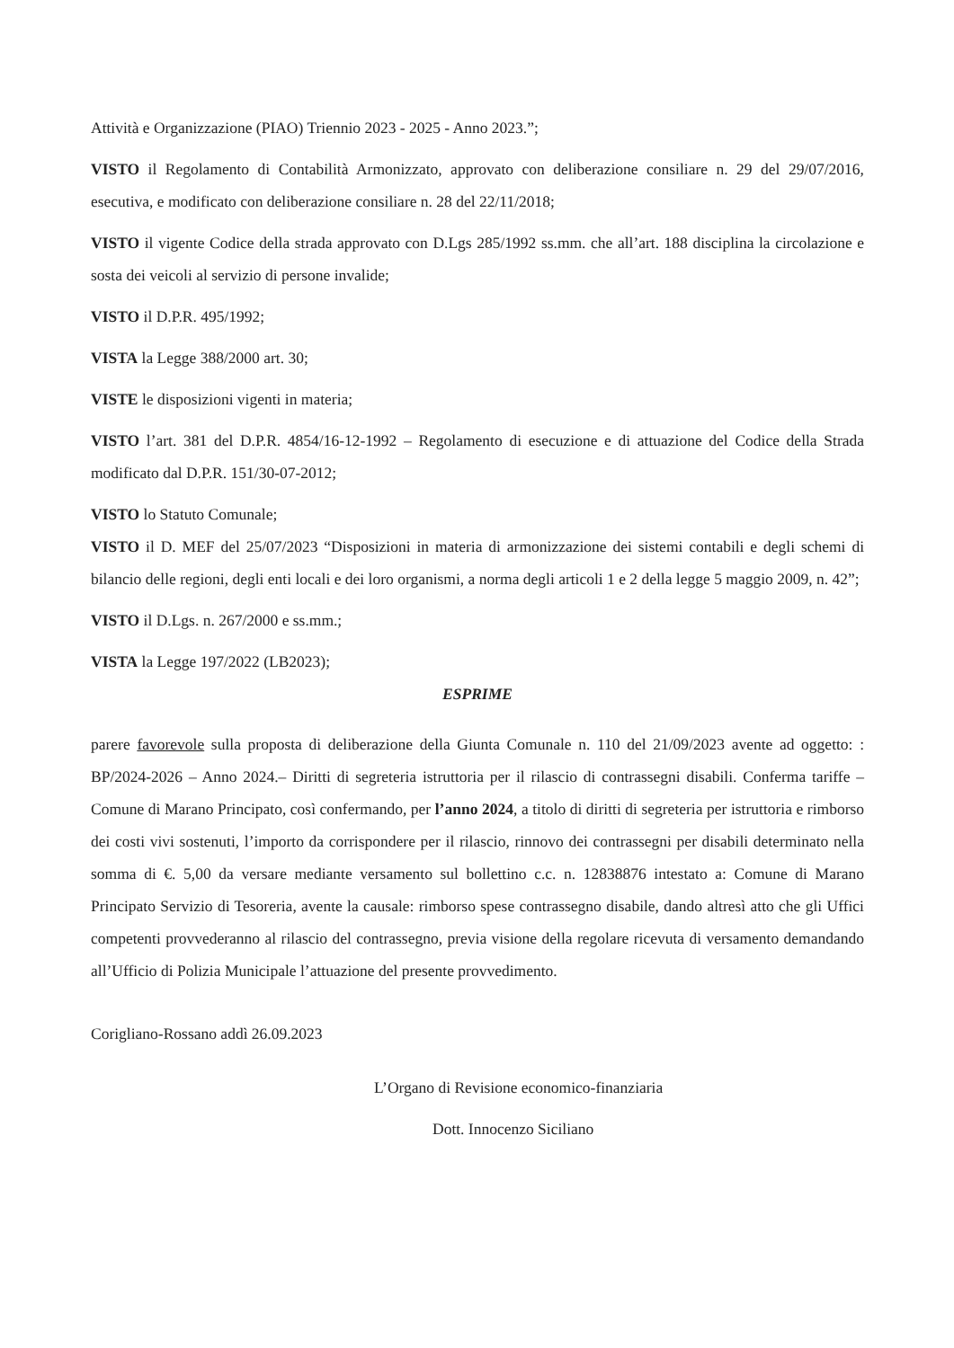Attività e Organizzazione (PIAO) Triennio 2023 - 2025 - Anno 2023.”;
VISTO il Regolamento di Contabilità Armonizzato, approvato con deliberazione consiliare n. 29 del 29/07/2016, esecutiva, e modificato con deliberazione consiliare n. 28 del 22/11/2018;
VISTO il vigente Codice della strada approvato con D.Lgs 285/1992 ss.mm. che all’art. 188 disciplina la circolazione e sosta dei veicoli al servizio di persone invalide;
VISTO il D.P.R. 495/1992;
VISTA la Legge 388/2000 art. 30;
VISTE le disposizioni vigenti in materia;
VISTO l’art. 381 del D.P.R. 4854/16-12-1992 – Regolamento di esecuzione e di attuazione del Codice della Strada modificato dal D.P.R. 151/30-07-2012;
VISTO lo Statuto Comunale;
VISTO il D. MEF del 25/07/2023 “Disposizioni in materia di armonizzazione dei sistemi contabili e degli schemi di bilancio delle regioni, degli enti locali e dei loro organismi, a norma degli articoli 1 e 2 della legge 5 maggio 2009, n. 42”;
VISTO il D.Lgs. n. 267/2000 e ss.mm.;
VISTA la Legge 197/2022 (LB2023);
ESPRIME
parere favorevole sulla proposta di deliberazione della Giunta Comunale n. 110 del 21/09/2023 avente ad oggetto: : BP/2024-2026 – Anno 2024.– Diritti di segreteria istruttoria per il rilascio di contrassegni disabili. Conferma tariffe – Comune di Marano Principato, così confermando, per l’anno 2024, a titolo di diritti di segreteria per istruttoria e rimborso dei costi vivi sostenuti, l’importo da corrispondere per il rilascio, rinnovo dei contrassegni per disabili determinato nella somma di €. 5,00 da versare mediante versamento sul bollettino c.c. n. 12838876 intestato a: Comune di Marano Principato Servizio di Tesoreria, avente la causale: rimborso spese contrassegno disabile, dando altresì atto che gli Uffici competenti provvederanno al rilascio del contrassegno, previa visione della regolare ricevuta di versamento demandando all’Ufficio di Polizia Municipale l’attuazione del presente provvedimento.
Corigliano-Rossano addì 26.09.2023
L’Organo di Revisione economico-finanziaria
Dott. Innocenzo Siciliano